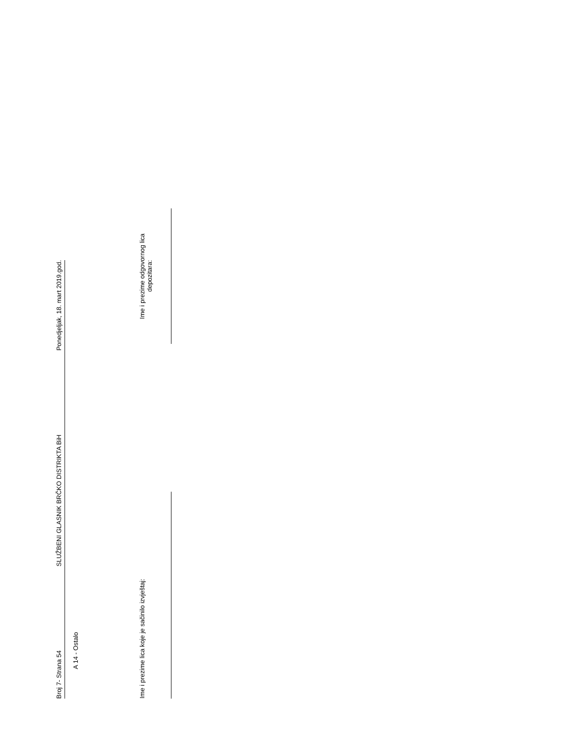Broj 7- Strana 54 SLUŽBENI GLASNIK BRČKO DISTRIKTA BiH Ponedjeljak, 18. mart 2019.god.
A 14 - Ostalo
Ime i prezime lica koje je sačinilo izvještaj:
Ime i prezime odgovornog lica
depozitara: